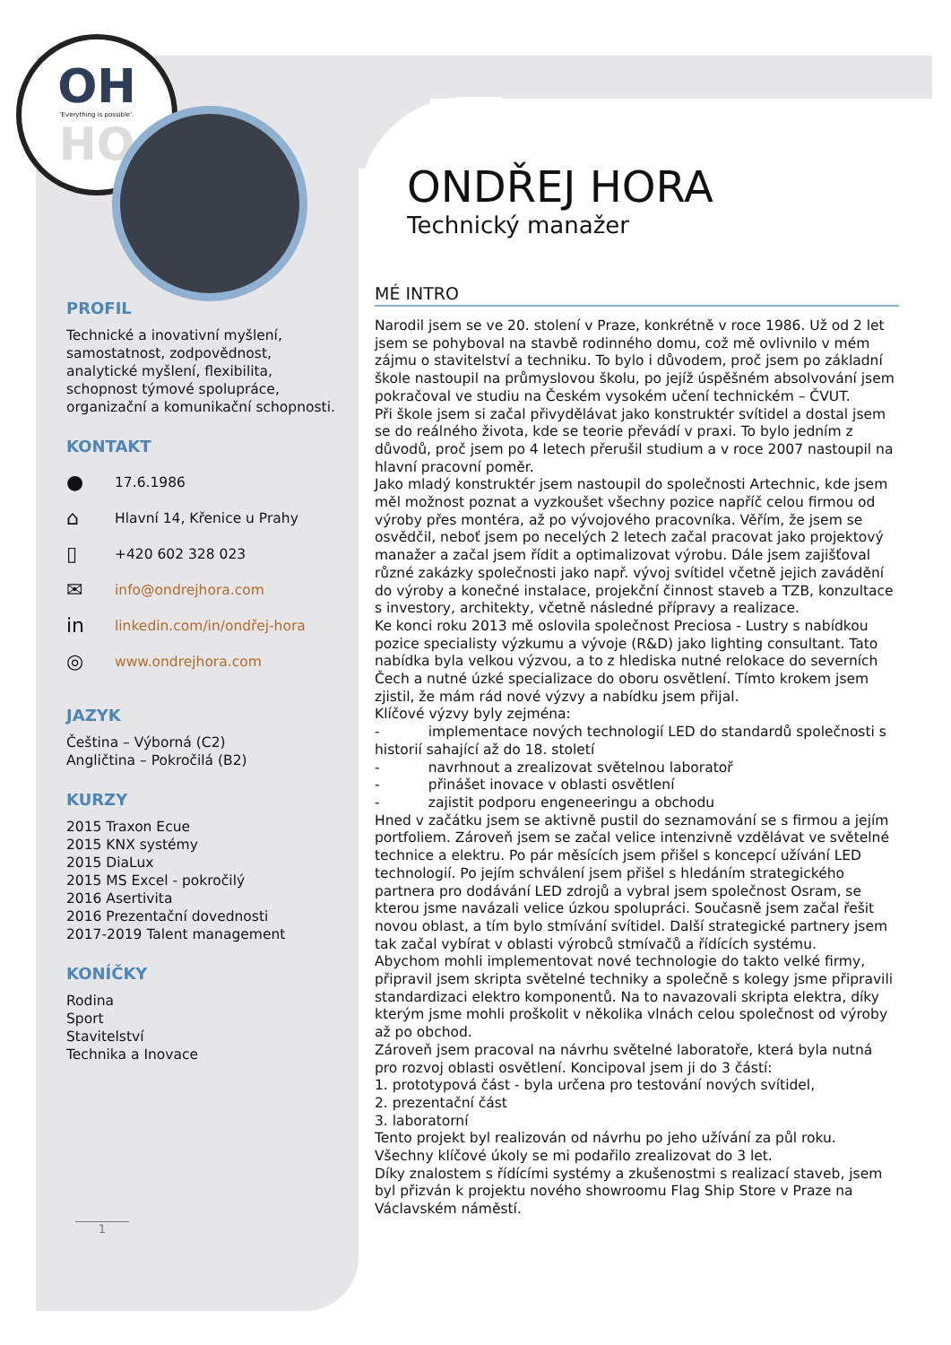OH
'Everything is possible'.
HO
ONDŘEJ HORA
Technický manažer
MÉ INTRO
Narodil jsem se ve 20. stolení v Praze, konkrétně v roce 1986. Už od 2 let jsem se pohyboval na stavbě rodinného domu, což mě ovlivnilo v mém zájmu o stavitelství a techniku. To bylo i důvodem, proč jsem po základní škole nastoupil na průmyslovou školu, po jejíž úspěšném absolvování jsem pokračoval ve studiu na Českém vysokém učení technickém – ČVUT.
Při škole jsem si začal přivydělávat jako konstruktér svítidel a dostal jsem se do reálného života, kde se teorie převádí v praxi. To bylo jedním z důvodů, proč jsem po 4 letech přerušil studium a v roce 2007 nastoupil na hlavní pracovní poměr.
Jako mladý konstruktér jsem nastoupil do společnosti Artechnic, kde jsem měl možnost poznat a vyzkoušet všechny pozice napříč celou firmou od výroby přes montéra, až po vývojového pracovníka. Věřím, že jsem se osvědčil, neboť jsem po necelých 2 letech začal pracovat jako projektový manažer a začal jsem řídit a optimalizovat výrobu. Dále jsem zajišťoval různé zakázky společnosti jako např. vývoj svítidel včetně jejich zavádění do výroby a konečné instalace, projekční činnost staveb a TZB, konzultace s investory, architekty, včetně následné přípravy a realizace.
Ke konci roku 2013 mě oslovila společnost Preciosa - Lustry s nabídkou pozice specialisty výzkumu a vývoje (R&D) jako lighting consultant. Tato nabídka byla velkou výzvou, a to z hlediska nutné relokace do severních Čech a nutné úzké specializace do oboru osvětlení. Tímto krokem jsem zjistil, že mám rád nové výzvy a nabídku jsem přijal.
Klíčové výzvy byly zejména:
- implementace nových technologií LED do standardů společnosti s historií sahající až do 18. století
- navrhnout a zrealizovat světelnou laboratoř
- přinášet inovace v oblasti osvětlení
- zajistit podporu engeneeringu a obchodu
Hned v začátku jsem se aktivně pustil do seznamování se s firmou a jejím portfoliem. Zároveň jsem se začal velice intenzivně vzdělávat ve světelné technice a elektru. Po pár měsících jsem přišel s koncepcí užívání LED technologií. Po jejím schválení jsem přišel s hledáním strategického partnera pro dodávání LED zdrojů a vybral jsem společnost Osram, se kterou jsme navázali velice úzkou spolupráci. Současně jsem začal řešit novou oblast, a tím bylo stmívání svítidel. Další strategické partnery jsem tak začal vybírat v oblasti výrobců stmívačů a řídících systému.
Abychom mohli implementovat nové technologie do takto velké firmy, připravil jsem skripta světelné techniky a společně s kolegy jsme připravili standardizaci elektro komponentů. Na to navazovali skripta elektra, díky kterým jsme mohli proškolit v několika vlnách celou společnost od výroby až po obchod.
Zároveň jsem pracoval na návrhu světelné laboratoře, která byla nutná pro rozvoj oblasti osvětlení. Koncipoval jsem ji do 3 částí:
1. prototypová část - byla určena pro testování nových svítidel,
2. prezentační část
3. laboratorní
Tento projekt byl realizován od návrhu po jeho užívání za půl roku.
Všechny klíčové úkoly se mi podařilo zrealizovat do 3 let.
Díky znalostem s řídícími systémy a zkušenostmi s realizací staveb, jsem byl přizván k projektu nového showroomu Flag Ship Store v Praze na Václavském náměstí.
PROFIL
Technické a inovativní myšlení, samostatnost, zodpovědnost, analytické myšlení, flexibilita, schopnost týmové spolupráce, organizační a komunikační schopnosti.
KONTAKT
● 17.6.1986
⌂ Hlavní 14, Křenice u Prahy
▯ +420 602 328 023
✉ info@ondrejhora.com
in linkedin.com/in/ondřej-hora
◎ www.ondrejhora.com
JAZYK
Čeština – Výborná (C2)
Angličtina – Pokročilá (B2)
KURZY
2015 Traxon Ecue
2015 KNX systémy
2015 DiaLux
2015 MS Excel - pokročilý
2016 Asertivita
2016 Prezentační dovednosti
2017-2019 Talent management
KONÍČKY
Rodina
Sport
Stavitelství
Technika a Inovace
1